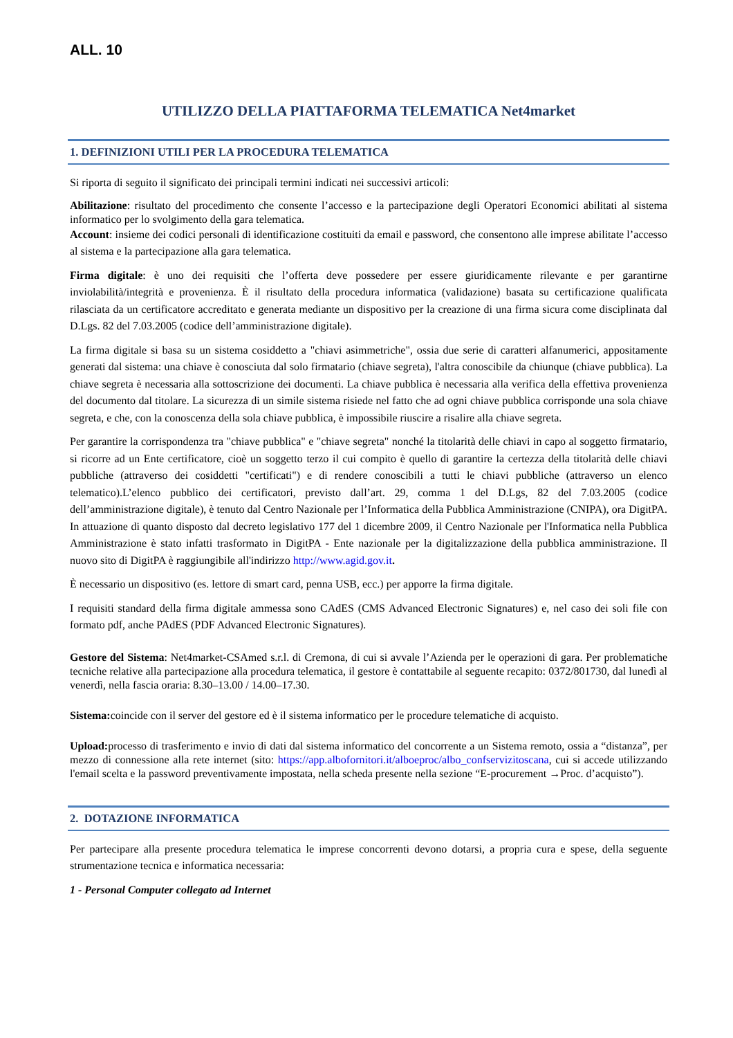ALL. 10
UTILIZZO DELLA PIATTAFORMA TELEMATICA Net4market
1. DEFINIZIONI UTILI PER LA PROCEDURA TELEMATICA
Si riporta di seguito il significato dei principali termini indicati nei successivi articoli:
Abilitazione: risultato del procedimento che consente l’accesso e la partecipazione degli Operatori Economici abilitati al sistema informatico per lo svolgimento della gara telematica.
Account: insieme dei codici personali di identificazione costituiti da email e password, che consentono alle imprese abilitate l’accesso al sistema e la partecipazione alla gara telematica.
Firma digitale: è uno dei requisiti che l’offerta deve possedere per essere giuridicamente rilevante e per garantirne inviolabilità/integrità e provenienza. È il risultato della procedura informatica (validazione) basata su certificazione qualificata rilasciata da un certificatore accreditato e generata mediante un dispositivo per la creazione di una firma sicura come disciplinata dal D.Lgs. 82 del 7.03.2005 (codice dell’amministrazione digitale).
La firma digitale si basa su un sistema cosiddetto a "chiavi asimmetriche", ossia due serie di caratteri alfanumerici, appositamente generati dal sistema: una chiave è conosciuta dal solo firmatario (chiave segreta), l'altra conoscibile da chiunque (chiave pubblica). La chiave segreta è necessaria alla sottoscrizione dei documenti. La chiave pubblica è necessaria alla verifica della effettiva provenienza del documento dal titolare. La sicurezza di un simile sistema risiede nel fatto che ad ogni chiave pubblica corrisponde una sola chiave segreta, e che, con la conoscenza della sola chiave pubblica, è impossibile riuscire a risalire alla chiave segreta.
Per garantire la corrispondenza tra "chiave pubblica" e "chiave segreta" nonché la titolarità delle chiavi in capo al soggetto firmatario, si ricorre ad un Ente certificatore, cioè un soggetto terzo il cui compito è quello di garantire la certezza della titolarità delle chiavi pubbliche (attraverso dei cosiddetti "certificati") e di rendere conoscibili a tutti le chiavi pubbliche (attraverso un elenco telematico).L’elenco pubblico dei certificatori, previsto dall’art. 29, comma 1 del D.Lgs, 82 del 7.03.2005 (codice dell’amministrazione digitale), è tenuto dal Centro Nazionale per l’Informatica della Pubblica Amministrazione (CNIPA), ora DigitPA. In attuazione di quanto disposto dal decreto legislativo 177 del 1 dicembre 2009, il Centro Nazionale per l'Informatica nella Pubblica Amministrazione è stato infatti trasformato in DigitPA - Ente nazionale per la digitalizzazione della pubblica amministrazione. Il nuovo sito di DigitPA è raggiungibile all'indirizzo http://www.agid.gov.it.
È necessario un dispositivo (es. lettore di smart card, penna USB, ecc.) per apporre la firma digitale.
I requisiti standard della firma digitale ammessa sono CAdES (CMS Advanced Electronic Signatures) e, nel caso dei soli file con formato pdf, anche PAdES (PDF Advanced Electronic Signatures).
Gestore del Sistema: Net4market-CSAmed s.r.l. di Cremona, di cui si avvale l’Azienda per le operazioni di gara. Per problematiche tecniche relative alla partecipazione alla procedura telematica, il gestore è contattabile al seguente recapito: 0372/801730, dal lunedì al venerdì, nella fascia oraria: 8.30–13.00 / 14.00–17.30.
Sistema: coincide con il server del gestore ed è il sistema informatico per le procedure telematiche di acquisto.
Upload: processo di trasferimento e invio di dati dal sistema informatico del concorrente a un Sistema remoto, ossia a “distanza”, per mezzo di connessione alla rete internet (sito: https://app.albofornitori.it/alboeproc/albo_confservizitoscana, cui si accede utilizzando l'email scelta e la password preventivamente impostata, nella scheda presente nella sezione “E-procurement →Proc. d’acquisto”).
2. DOTAZIONE INFORMATICA
Per partecipare alla presente procedura telematica le imprese concorrenti devono dotarsi, a propria cura e spese, della seguente strumentazione tecnica e informatica necessaria:
1 - Personal Computer collegato ad Internet